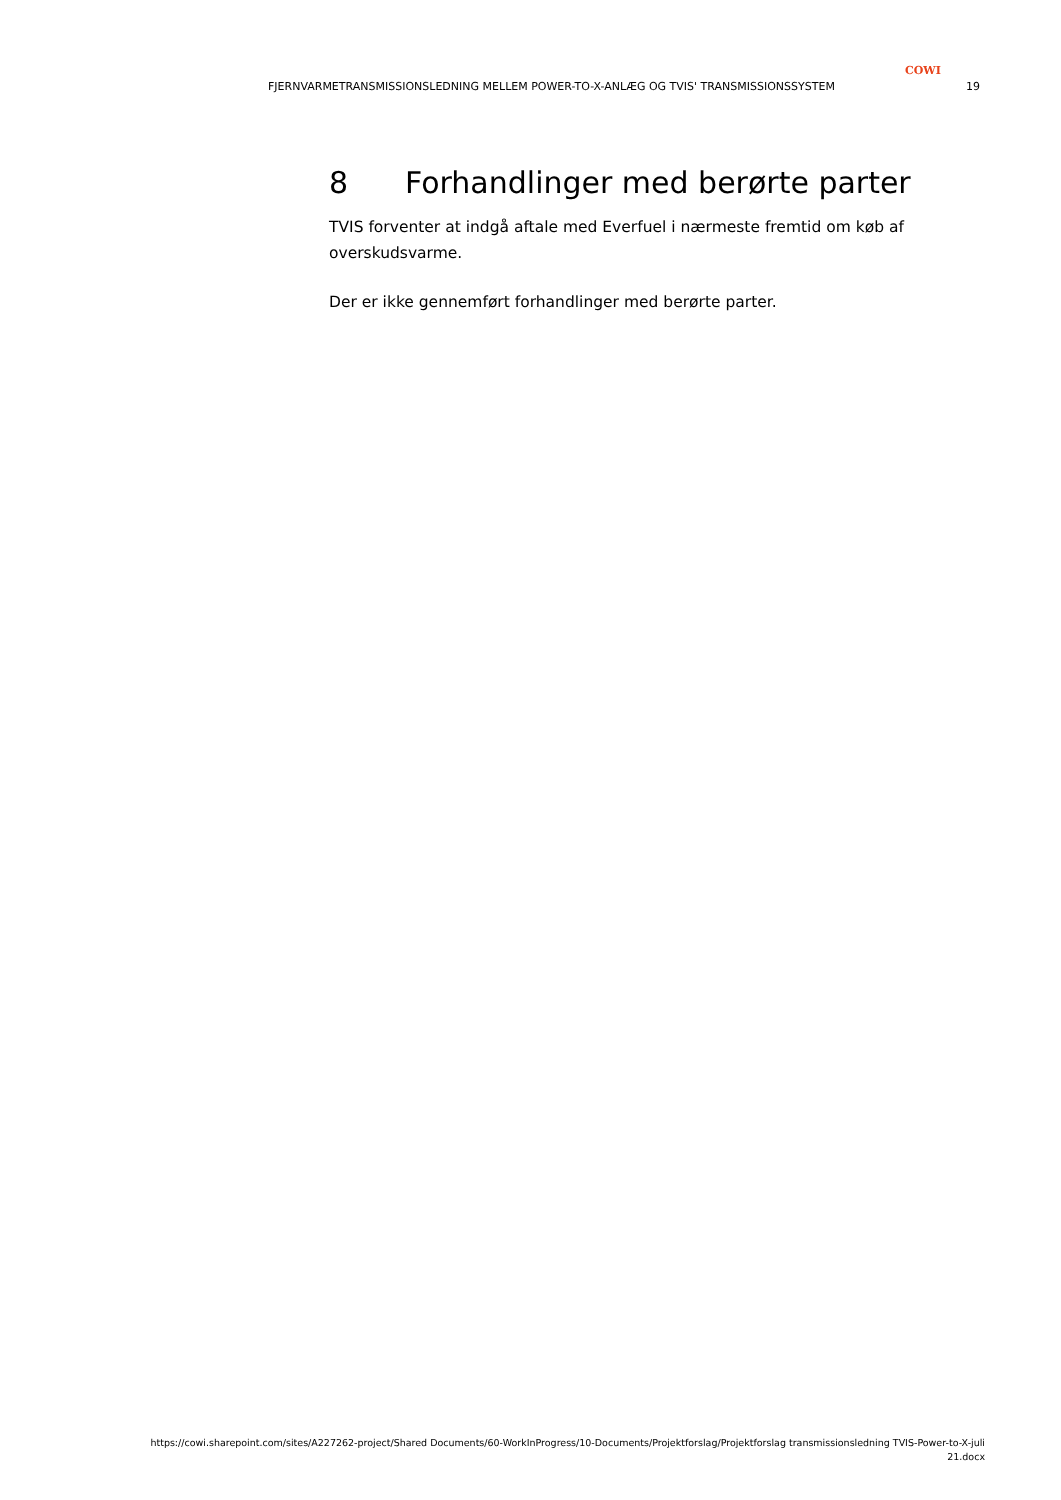COWI
FJERNVARMETRANSMISSIONSLEDNING MELLEM POWER-TO-X-ANLÆG OG TVIS' TRANSMISSIONSSYSTEM 19
8 Forhandlinger med berørte parter
TVIS forventer at indgå aftale med Everfuel i nærmeste fremtid om køb af overskudsvarme.
Der er ikke gennemført forhandlinger med berørte parter.
https://cowi.sharepoint.com/sites/A227262-project/Shared Documents/60-WorkInProgress/10-Documents/Projektforslag/Projektforslag transmissionsledning TVIS-Power-to-X-juli 21.docx